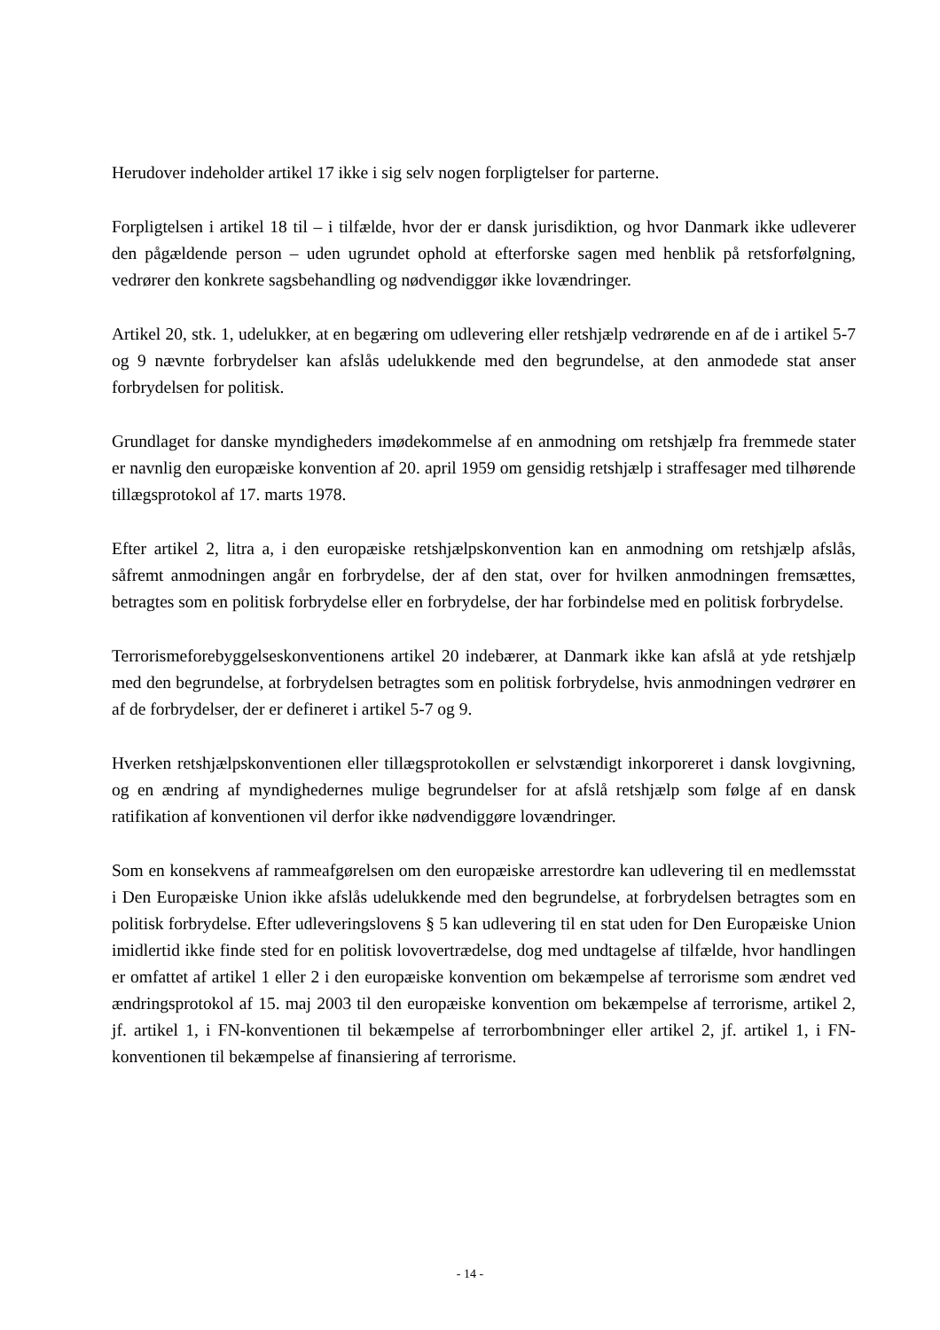Herudover indeholder artikel 17 ikke i sig selv nogen forpligtelser for parterne.
Forpligtelsen i artikel 18 til – i tilfælde, hvor der er dansk jurisdiktion, og hvor Danmark ikke udleverer den pågældende person – uden ugrundet ophold at efterforske sagen med henblik på retsforfølgning, vedrører den konkrete sagsbehandling og nødvendiggør ikke lovændringer.
Artikel 20, stk. 1, udelukker, at en begæring om udlevering eller retshjælp vedrørende en af de i artikel 5-7 og 9 nævnte forbrydelser kan afslås udelukkende med den begrundelse, at den anmodede stat anser forbrydelsen for politisk.
Grundlaget for danske myndigheders imødekommelse af en anmodning om retshjælp fra fremmede stater er navnlig den europæiske konvention af 20. april 1959 om gensidig retshjælp i straffesager med tilhørende tillægsprotokol af 17. marts 1978.
Efter artikel 2, litra a, i den europæiske retshjælpskonvention kan en anmodning om retshjælp afslås, såfremt anmodningen angår en forbrydelse, der af den stat, over for hvilken anmodningen fremsættes, betragtes som en politisk forbrydelse eller en forbrydelse, der har forbindelse med en politisk forbrydelse.
Terrorismeforebyggelseskonventionens artikel 20 indebærer, at Danmark ikke kan afslå at yde retshjælp med den begrundelse, at forbrydelsen betragtes som en politisk forbrydelse, hvis anmodningen vedrører en af de forbrydelser, der er defineret i artikel 5-7 og 9.
Hverken retshjælpskonventionen eller tillægsprotokollen er selvstændigt inkorporeret i dansk lovgivning, og en ændring af myndighedernes mulige begrundelser for at afslå retshjælp som følge af en dansk ratifikation af konventionen vil derfor ikke nødvendiggøre lovændringer.
Som en konsekvens af rammeafgørelsen om den europæiske arrestordre kan udlevering til en medlemsstat i Den Europæiske Union ikke afslås udelukkende med den begrundelse, at forbrydelsen betragtes som en politisk forbrydelse. Efter udleveringslovens § 5 kan udlevering til en stat uden for Den Europæiske Union imidlertid ikke finde sted for en politisk lovovertrædelse, dog med undtagelse af tilfælde, hvor handlingen er omfattet af artikel 1 eller 2 i den europæiske konvention om bekæmpelse af terrorisme som ændret ved ændringsprotokol af 15. maj 2003 til den europæiske konvention om bekæmpelse af terrorisme, artikel 2, jf. artikel 1, i FN-konventionen til bekæmpelse af terrorbombninger eller artikel 2, jf. artikel 1, i FN-konventionen til bekæmpelse af finansiering af terrorisme.
- 14 -